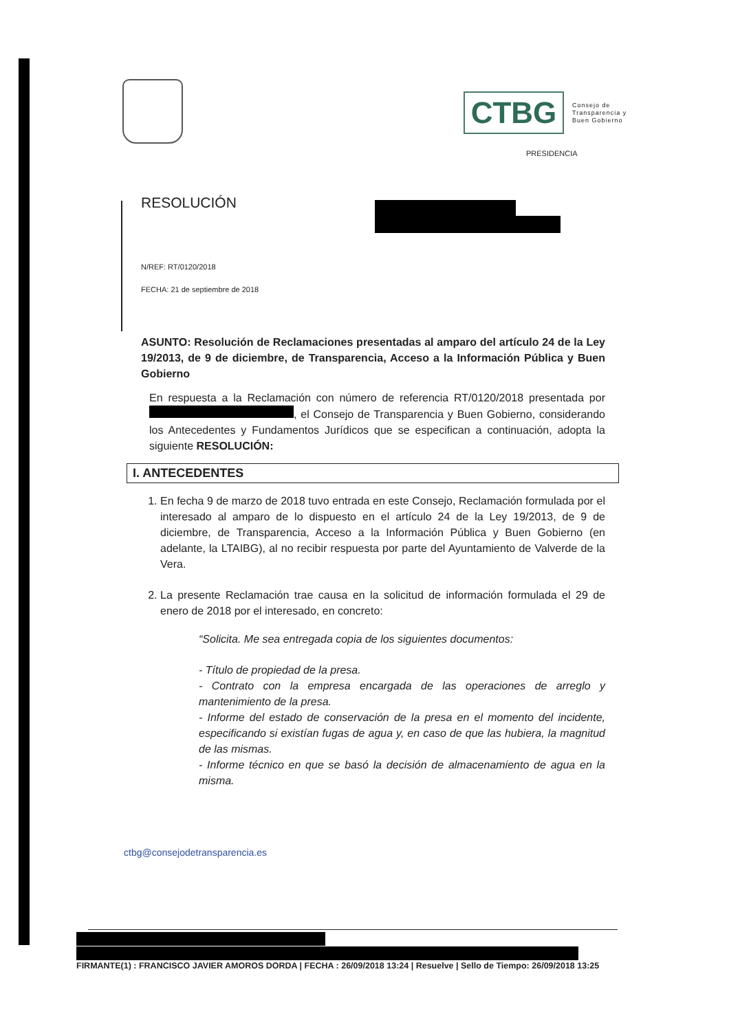CTBG
Consejo de
Transparencia y
Buen Gobierno
PRESIDENCIA
RESOLUCIÓN
N/REF: RT/0120/2018
FECHA: 21 de septiembre de 2018
ASUNTO: Resolución de Reclamaciones presentadas al amparo del artículo 24 de la Ley 19/2013, de 9 de diciembre, de Transparencia, Acceso a la Información Pública y Buen Gobierno
En respuesta a la Reclamación con número de referencia RT/0120/2018 presentada por , el Consejo de Transparencia y Buen Gobierno, considerando los Antecedentes y Fundamentos Jurídicos que se especifican a continuación, adopta la siguiente RESOLUCIÓN:
I. ANTECEDENTES
1. En fecha 9 de marzo de 2018 tuvo entrada en este Consejo, Reclamación formulada por el interesado al amparo de lo dispuesto en el artículo 24 de la Ley 19/2013, de 9 de diciembre, de Transparencia, Acceso a la Información Pública y Buen Gobierno (en adelante, la LTAIBG), al no recibir respuesta por parte del Ayuntamiento de Valverde de la Vera.
2. La presente Reclamación trae causa en la solicitud de información formulada el 29 de enero de 2018 por el interesado, en concreto:
“Solicita. Me sea entregada copia de los siguientes documentos:
- Título de propiedad de la presa.
- Contrato con la empresa encargada de las operaciones de arreglo y mantenimiento de la presa.
- Informe del estado de conservación de la presa en el momento del incidente, especificando si existían fugas de agua y, en caso de que las hubiera, la magnitud de las mismas.
- Informe técnico en que se basó la decisión de almacenamiento de agua en la misma.
ctbg@consejodetransparencia.es
FIRMANTE(1) : FRANCISCO JAVIER AMOROS DORDA | FECHA : 26/09/2018 13:24 | Resuelve | Sello de Tiempo: 26/09/2018 13:25